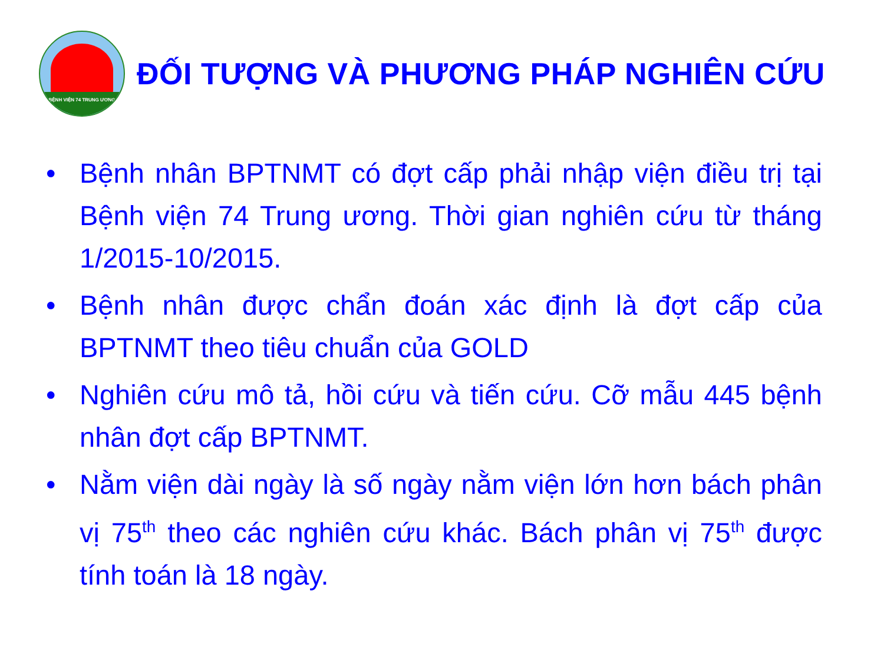BỆNH VIỆN 74 TRUNG ƯƠNG
ĐỐI TƯỢNG VÀ PHƯƠNG PHÁP NGHIÊN CỨU
• Bệnh nhân BPTNMT có đợt cấp phải nhập viện điều trị tại Bệnh viện 74 Trung ương. Thời gian nghiên cứu từ tháng 1/2015-10/2015.
• Bệnh nhân được chẩn đoán xác định là đợt cấp của BPTNMT theo tiêu chuẩn của GOLD
• Nghiên cứu mô tả, hồi cứu và tiến cứu. Cỡ mẫu 445 bệnh nhân đợt cấp BPTNMT.
• Nằm viện dài ngày là số ngày nằm viện lớn hơn bách phân vị 75<sup>th</sup> theo các nghiên cứu khác. Bách phân vị 75<sup>th</sup> được tính toán là 18 ngày.